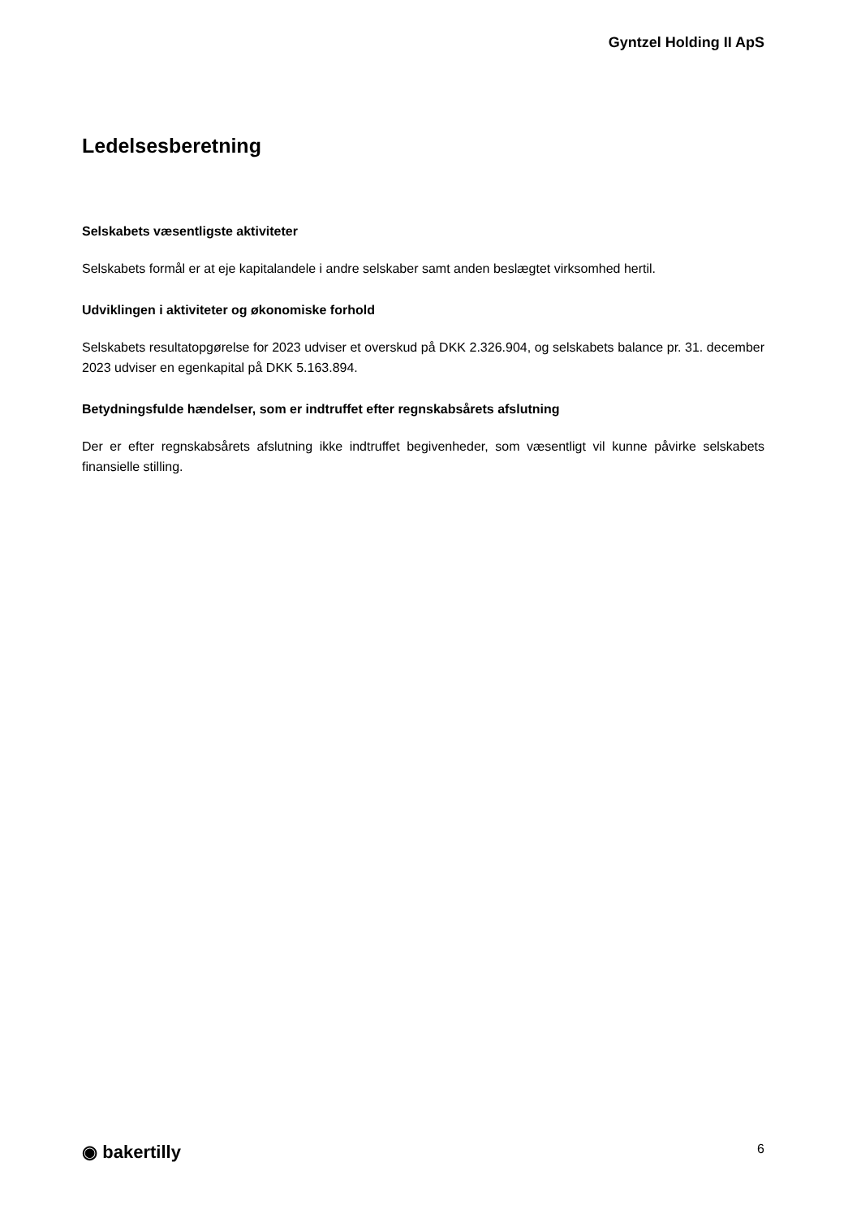Gyntzel Holding II ApS
Ledelsesberetning
Selskabets væsentligste aktiviteter
Selskabets formål er at eje kapitalandele i andre selskaber samt anden beslægtet virksomhed hertil.
Udviklingen i aktiviteter og økonomiske forhold
Selskabets resultatopgørelse for 2023 udviser et overskud på DKK 2.326.904, og selskabets balance pr. 31. december 2023 udviser en egenkapital på DKK 5.163.894.
Betydningsfulde hændelser, som er indtruffet efter regnskabsårets afslutning
Der er efter regnskabsårets afslutning ikke indtruffet begivenheder, som væsentligt vil kunne påvirke selskabets finansielle stilling.
◉ bakertilly 6